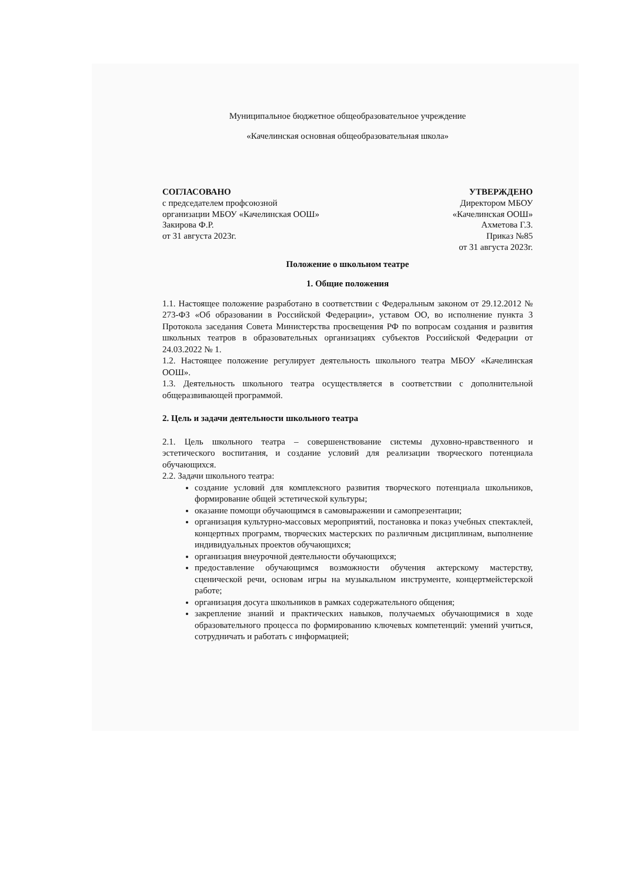Муниципальное бюджетное общеобразовательное учреждение
«Качелинская основная общеобразовательная школа»
СОГЛАСОВАНО
с председателем профсоюзной
организации МБОУ «Качелинская ООШ»
Закирова Ф.Р.
от 31 августа 2023г.
УТВЕРЖДЕНО
Директором МБОУ
«Качелинская ООШ»
Ахметова Г.З.
Приказ №85
от 31 августа 2023г.
Положение о школьном театре
1. Общие положения
1.1. Настоящее положение разработано в соответствии с Федеральным законом от 29.12.2012 № 273-ФЗ «Об образовании в Российской Федерации», уставом ОО, во исполнение пункта 3 Протокола заседания Совета Министерства просвещения РФ по вопросам создания и развития школьных театров в образовательных организациях субъектов Российской Федерации от 24.03.2022 № 1.
1.2. Настоящее положение регулирует деятельность школьного театра МБОУ «Качелинская ООШ».
1.3. Деятельность школьного театра осуществляется в соответствии с дополнительной общеразвивающей программой.
2. Цель и задачи деятельности школьного театра
2.1. Цель школьного театра – совершенствование системы духовно-нравственного и эстетического воспитания, и создание условий для реализации творческого потенциала обучающихся.
2.2. Задачи школьного театра:
создание условий для комплексного развития творческого потенциала школьников, формирование общей эстетической культуры;
оказание помощи обучающимся в самовыражении и самопрезентации;
организация культурно-массовых мероприятий, постановка и показ учебных спектаклей, концертных программ, творческих мастерских по различным дисциплинам, выполнение индивидуальных проектов обучающихся;
организация внеурочной деятельности обучающихся;
предоставление обучающимся возможности обучения актерскому мастерству, сценической речи, основам игры на музыкальном инструменте, концертмейстерской работе;
организация досуга школьников в рамках содержательного общения;
закрепление знаний и практических навыков, получаемых обучающимися в ходе образовательного процесса по формированию ключевых компетенций: умений учиться, сотрудничать и работать с информацией;